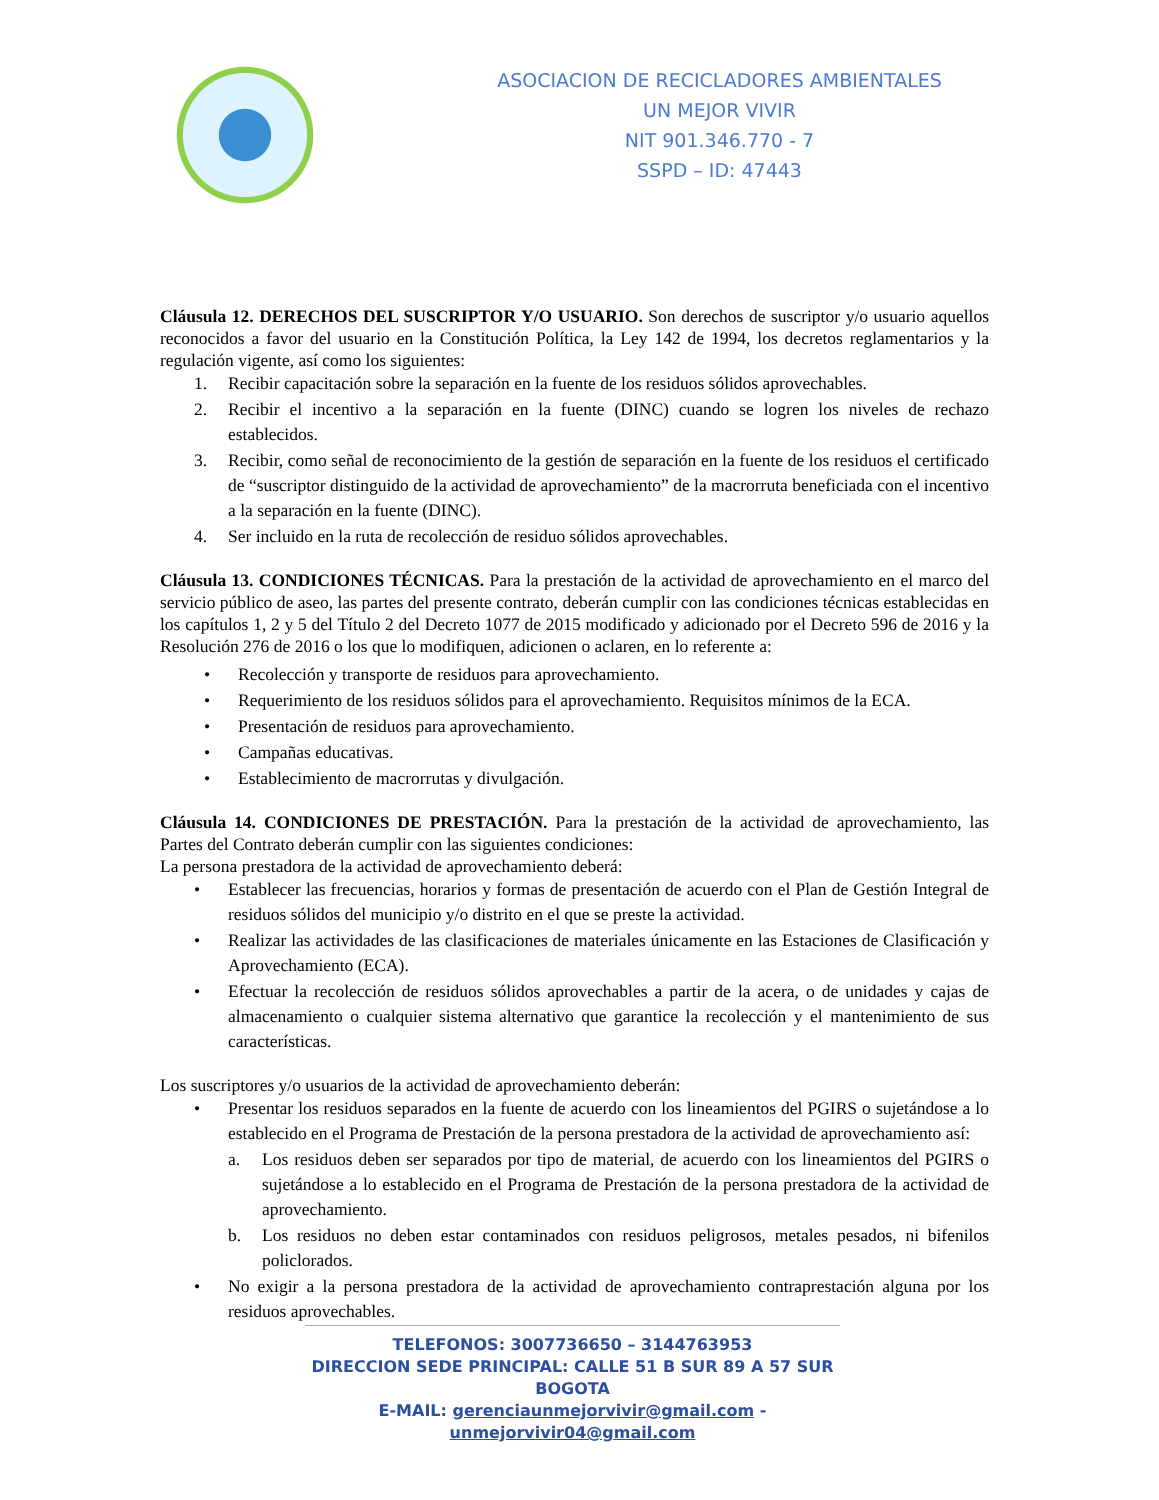ASOCIACION DE RECICLADORES AMBIENTALES
UN MEJOR VIVIR
NIT 901.346.770 - 7
SSPD – ID: 47443
Cláusula 12. DERECHOS DEL SUSCRIPTOR Y/O USUARIO. Son derechos de suscriptor y/o usuario aquellos reconocidos a favor del usuario en la Constitución Política, la Ley 142 de 1994, los decretos reglamentarios y la regulación vigente, así como los siguientes:
1. Recibir capacitación sobre la separación en la fuente de los residuos sólidos aprovechables.
2. Recibir el incentivo a la separación en la fuente (DINC) cuando se logren los niveles de rechazo establecidos.
3. Recibir, como señal de reconocimiento de la gestión de separación en la fuente de los residuos el certificado de “suscriptor distinguido de la actividad de aprovechamiento” de la macrorruta beneficiada con el incentivo a la separación en la fuente (DINC).
4. Ser incluido en la ruta de recolección de residuo sólidos aprovechables.
Cláusula 13. CONDICIONES TÉCNICAS. Para la prestación de la actividad de aprovechamiento en el marco del servicio público de aseo, las partes del presente contrato, deberán cumplir con las condiciones técnicas establecidas en los capítulos 1, 2 y 5 del Título 2 del Decreto 1077 de 2015 modificado y adicionado por el Decreto 596 de 2016 y la Resolución 276 de 2016 o los que lo modifiquen, adicionen o aclaren, en lo referente a:
• Recolección y transporte de residuos para aprovechamiento.
• Requerimiento de los residuos sólidos para el aprovechamiento. Requisitos mínimos de la ECA.
• Presentación de residuos para aprovechamiento.
• Campañas educativas.
• Establecimiento de macrorrutas y divulgación.
Cláusula 14. CONDICIONES DE PRESTACIÓN. Para la prestación de la actividad de aprovechamiento, las Partes del Contrato deberán cumplir con las siguientes condiciones:
La persona prestadora de la actividad de aprovechamiento deberá:
• Establecer las frecuencias, horarios y formas de presentación de acuerdo con el Plan de Gestión Integral de residuos sólidos del municipio y/o distrito en el que se preste la actividad.
• Realizar las actividades de las clasificaciones de materiales únicamente en las Estaciones de Clasificación y Aprovechamiento (ECA).
• Efectuar la recolección de residuos sólidos aprovechables a partir de la acera, o de unidades y cajas de almacenamiento o cualquier sistema alternativo que garantice la recolección y el mantenimiento de sus características.
Los suscriptores y/o usuarios de la actividad de aprovechamiento deberán:
• Presentar los residuos separados en la fuente de acuerdo con los lineamientos del PGIRS o sujetándose a lo establecido en el Programa de Prestación de la persona prestadora de la actividad de aprovechamiento así:
a. Los residuos deben ser separados por tipo de material, de acuerdo con los lineamientos del PGIRS o sujetándose a lo establecido en el Programa de Prestación de la persona prestadora de la actividad de aprovechamiento.
b. Los residuos no deben estar contaminados con residuos peligrosos, metales pesados, ni bifenilos policlorados.
• No exigir a la persona prestadora de la actividad de aprovechamiento contraprestación alguna por los residuos aprovechables.
TELEFONOS: 3007736650 – 3144763953
DIRECCION SEDE PRINCIPAL: CALLE 51 B SUR 89 A 57 SUR BOGOTA
E-MAIL: gerenciaunmejorvivir@gmail.com - unmejorvivir04@gmail.com